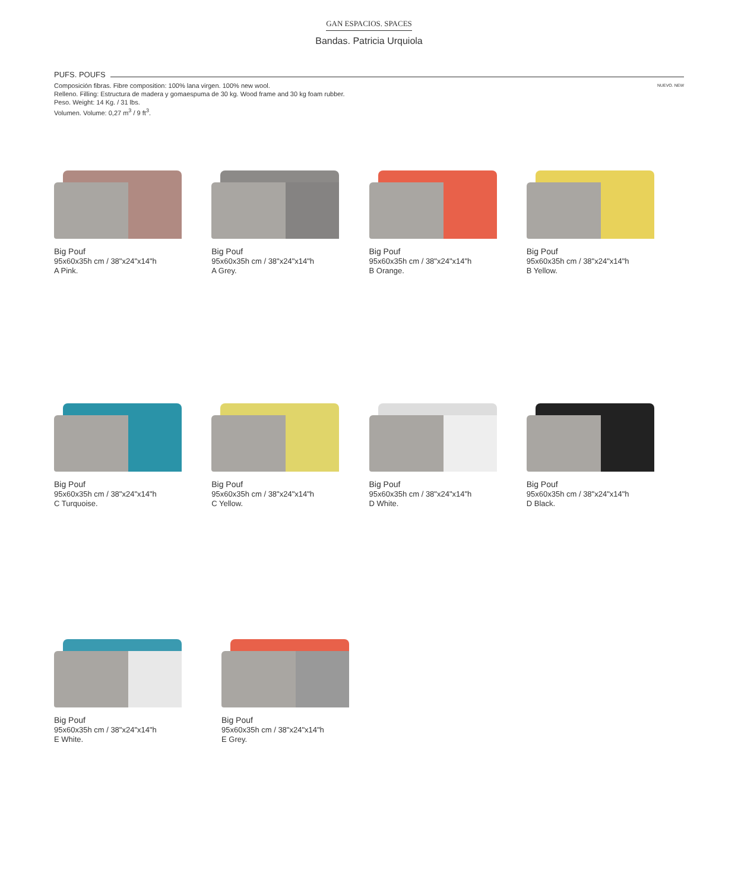GAN ESPACIOS. SPACES
Bandas. Patricia Urquiola
PUFS. POUFS
Composición fibras. Fibre composition: 100% lana virgen. 100% new wool.
Relleno. Filling: Estructura de madera y gomaespuma de 30 kg. Wood frame and 30 kg foam rubber.
Peso. Weight: 14 Kg. / 31 lbs.
Volumen. Volume: 0,27 m<sup>3</sup> / 9 ft<sup>3</sup>.
NUEVO. NEW
Big Pouf
95x60x35h cm / 38"x24"x14"h
A Pink.
Big Pouf
95x60x35h cm / 38"x24"x14"h
A Grey.
Big Pouf
95x60x35h cm / 38"x24"x14"h
B Orange.
Big Pouf
95x60x35h cm / 38"x24"x14"h
B Yellow.
Big Pouf
95x60x35h cm / 38"x24"x14"h
C Turquoise.
Big Pouf
95x60x35h cm / 38"x24"x14"h
C Yellow.
Big Pouf
95x60x35h cm / 38"x24"x14"h
D White.
Big Pouf
95x60x35h cm / 38"x24"x14"h
D Black.
Big Pouf
95x60x35h cm / 38"x24"x14"h
E White.
Big Pouf
95x60x35h cm / 38"x24"x14"h
E Grey.